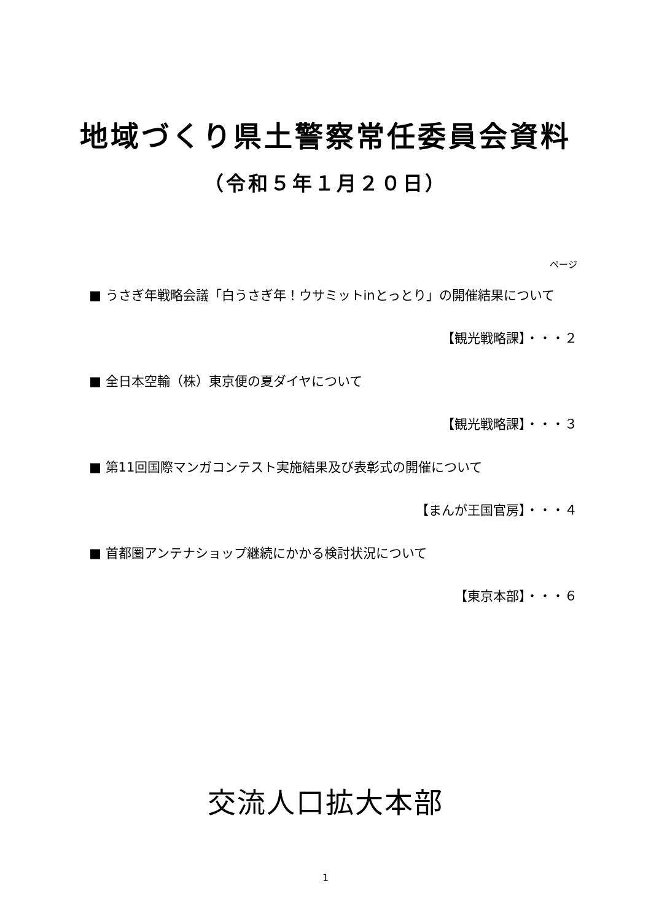地域づくり県土警察常任委員会資料
（令和５年１月２０日）
ページ
■ うさぎ年戦略会議「白うさぎ年！ウサミットinとっとり」の開催結果について
【観光戦略課】・・・２
■ 全日本空輸（株）東京便の夏ダイヤについて
【観光戦略課】・・・３
■ 第11回国際マンガコンテスト実施結果及び表彰式の開催について
【まんが王国官房】・・・４
■ 首都圏アンテナショップ継続にかかる検討状況について
【東京本部】・・・６
交流人口拡大本部
1